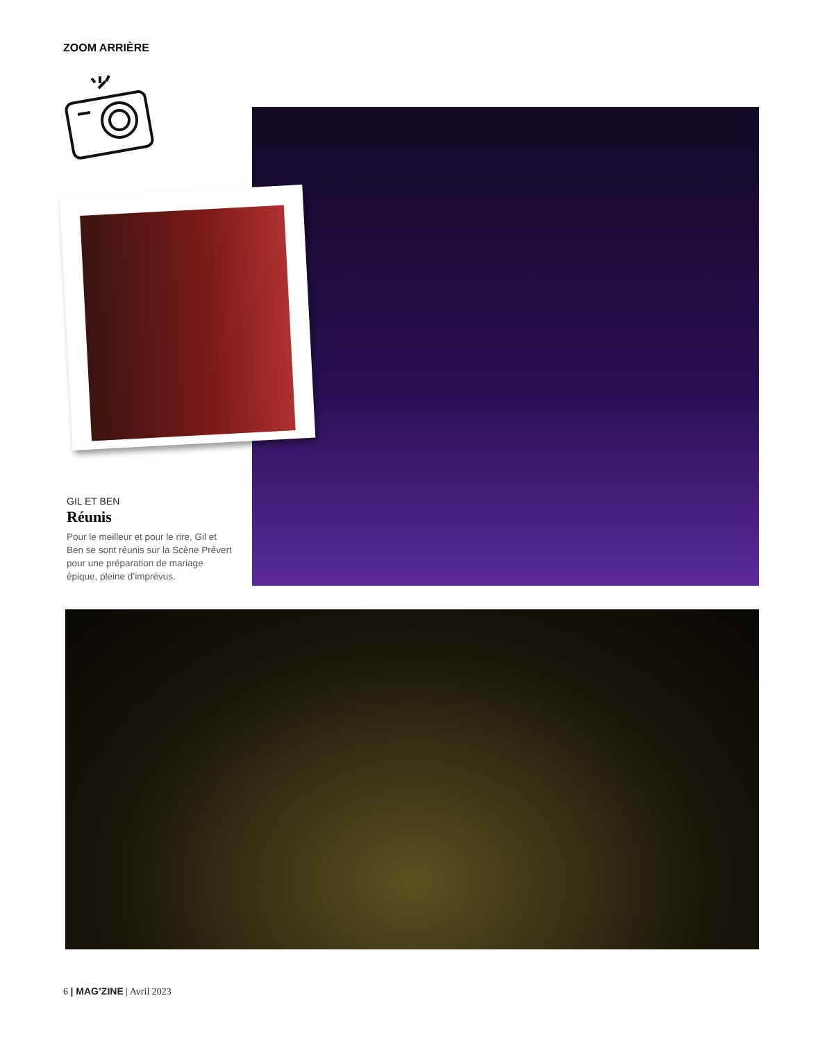ZOOM ARRIÈRE
GIL ET BEN
Réunis
Pour le meilleur et pour le rire, Gil et Ben se sont réunis sur la Scène Prévert pour une préparation de mariage épique, pleine d’imprévus.
6 | MAG’ZINE | Avril 2023